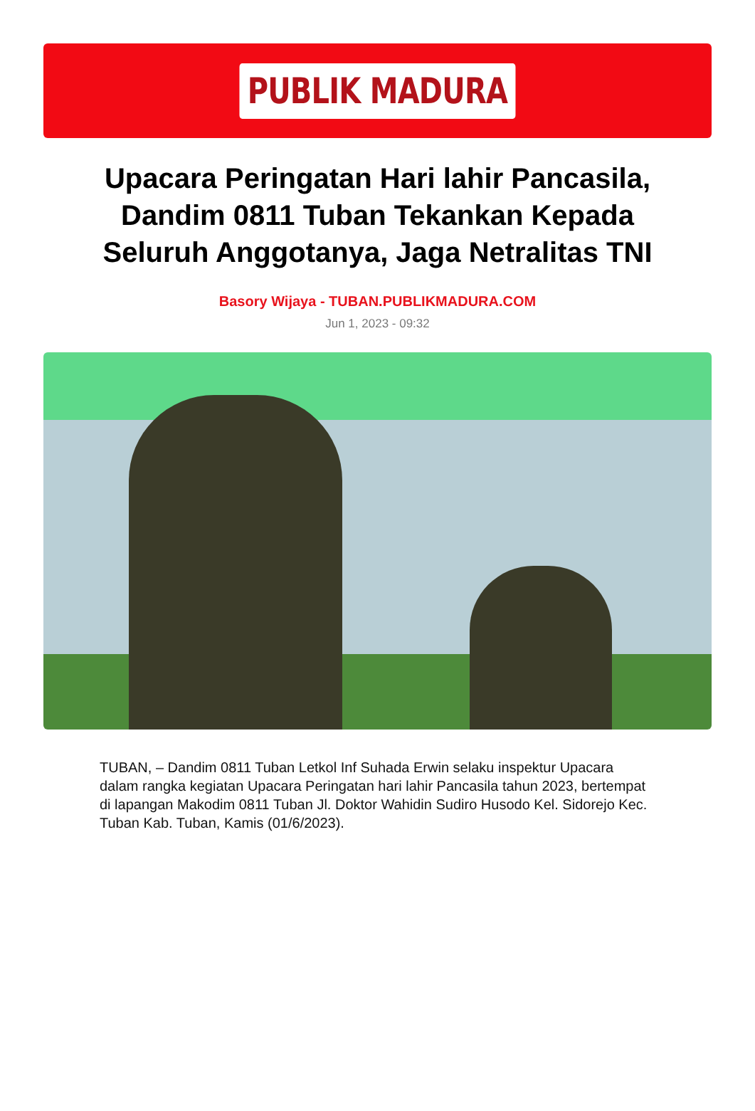PUBLIK MADURA
Upacara Peringatan Hari lahir Pancasila, Dandim 0811 Tuban Tekankan Kepada Seluruh Anggotanya, Jaga Netralitas TNI
Basory Wijaya - TUBAN.PUBLIKMADURA.COM
Jun 1, 2023 - 09:32
TUBAN, – Dandim 0811 Tuban Letkol Inf Suhada Erwin selaku inspektur Upacara dalam rangka kegiatan Upacara Peringatan hari lahir Pancasila tahun 2023, bertempat di lapangan Makodim 0811 Tuban Jl. Doktor Wahidin Sudiro Husodo Kel. Sidorejo Kec. Tuban Kab. Tuban, Kamis (01/6/2023).